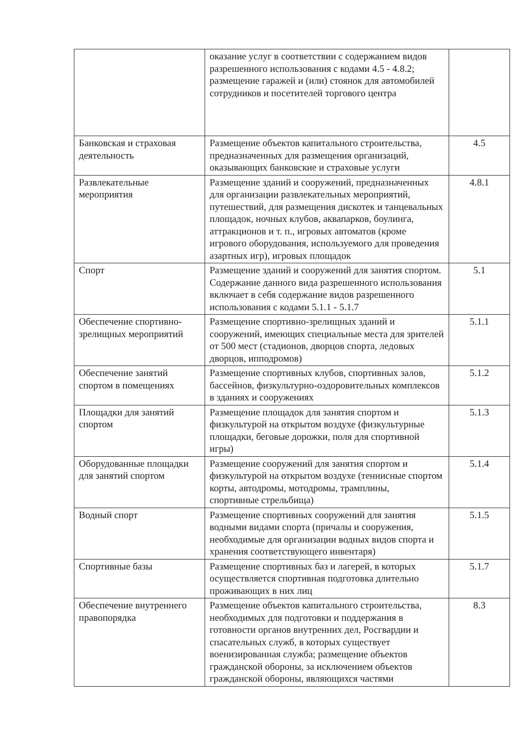| | оказание услуг в соответствии с содержанием видов разрешенного использования с кодами 4.5 - 4.8.2; размещение гаражей и (или) стоянок для автомобилей сотрудников и посетителей торгового центра | |
| Банковская и страховая деятельность | Размещение объектов капитального строительства, предназначенных для размещения организаций, оказывающих банковские и страховые услуги | 4.5 |
| Развлекательные мероприятия | Размещение зданий и сооружений, предназначенных для организации развлекательных мероприятий, путешествий, для размещения дискотек и танцевальных площадок, ночных клубов, аквапарков, боулинга, аттракционов и т. п., игровых автоматов (кроме игрового оборудования, используемого для проведения азартных игр), игровых площадок | 4.8.1 |
| Спорт | Размещение зданий и сооружений для занятия спортом. Содержание данного вида разрешенного использования включает в себя содержание видов разрешенного использования с кодами 5.1.1 - 5.1.7 | 5.1 |
| Обеспечение спортивно-зрелищных мероприятий | Размещение спортивно-зрелищных зданий и сооружений, имеющих специальные места для зрителей от 500 мест (стадионов, дворцов спорта, ледовых дворцов, ипподромов) | 5.1.1 |
| Обеспечение занятий спортом в помещениях | Размещение спортивных клубов, спортивных залов, бассейнов, физкультурно-оздоровительных комплексов в зданиях и сооружениях | 5.1.2 |
| Площадки для занятий спортом | Размещение площадок для занятия спортом и физкультурой на открытом воздухе (физкультурные площадки, беговые дорожки, поля для спортивной игры) | 5.1.3 |
| Оборудованные площадки для занятий спортом | Размещение сооружений для занятия спортом и физкультурой на открытом воздухе (теннисные спортом корты, автодромы, мотодромы, трамплины, спортивные стрельбища) | 5.1.4 |
| Водный спорт | Размещение спортивных сооружений для занятия водными видами спорта (причалы и сооружения, необходимые для организации водных видов спорта и хранения соответствующего инвентаря) | 5.1.5 |
| Спортивные базы | Размещение спортивных баз и лагерей, в которых осуществляется спортивная подготовка длительно проживающих в них лиц | 5.1.7 |
| Обеспечение внутреннего правопорядка | Размещение объектов капитального строительства, необходимых для подготовки и поддержания в готовности органов внутренних дел, Росгвардии и спасательных служб, в которых существует военизированная служба; размещение объектов гражданской обороны, за исключением объектов гражданской обороны, являющихся частями | 8.3 |